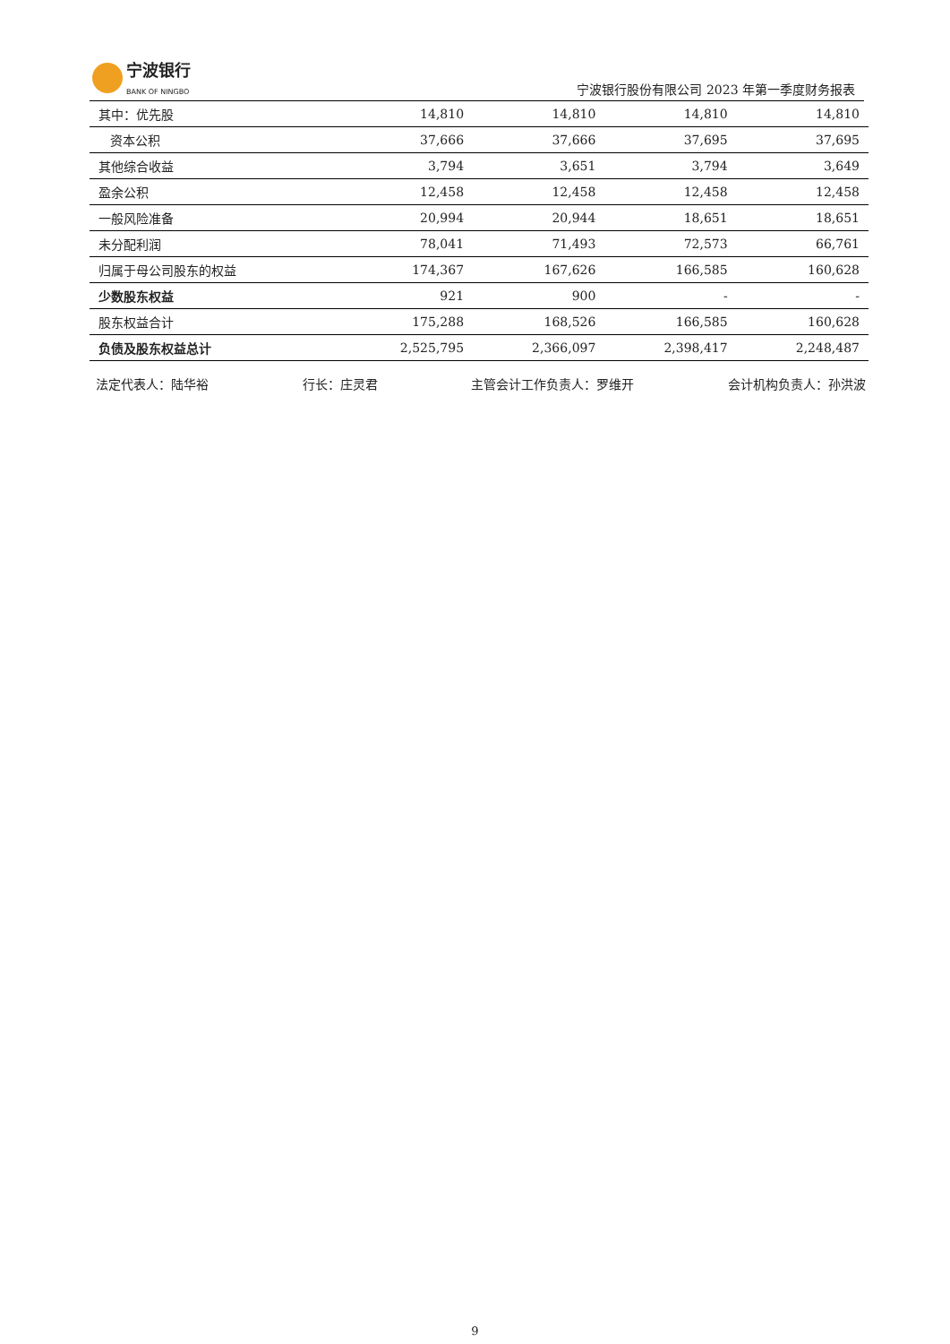宁波银行
BANK OF NINGBO
宁波银行股份有限公司 2023 年第一季度财务报表
| 其中：优先股 | 14,810 | 14,810 | 14,810 | 14,810 |
| 资本公积 | 37,666 | 37,666 | 37,695 | 37,695 |
| 其他综合收益 | 3,794 | 3,651 | 3,794 | 3,649 |
| 盈余公积 | 12,458 | 12,458 | 12,458 | 12,458 |
| 一般风险准备 | 20,994 | 20,944 | 18,651 | 18,651 |
| 未分配利润 | 78,041 | 71,493 | 72,573 | 66,761 |
| 归属于母公司股东的权益 | 174,367 | 167,626 | 166,585 | 160,628 |
| 少数股东权益 | 921 | 900 | - | - |
| 股东权益合计 | 175,288 | 168,526 | 166,585 | 160,628 |
| 负债及股东权益总计 | 2,525,795 | 2,366,097 | 2,398,417 | 2,248,487 |
法定代表人：陆华裕 行长：庄灵君 主管会计工作负责人：罗维开 会计机构负责人：孙洪波
9